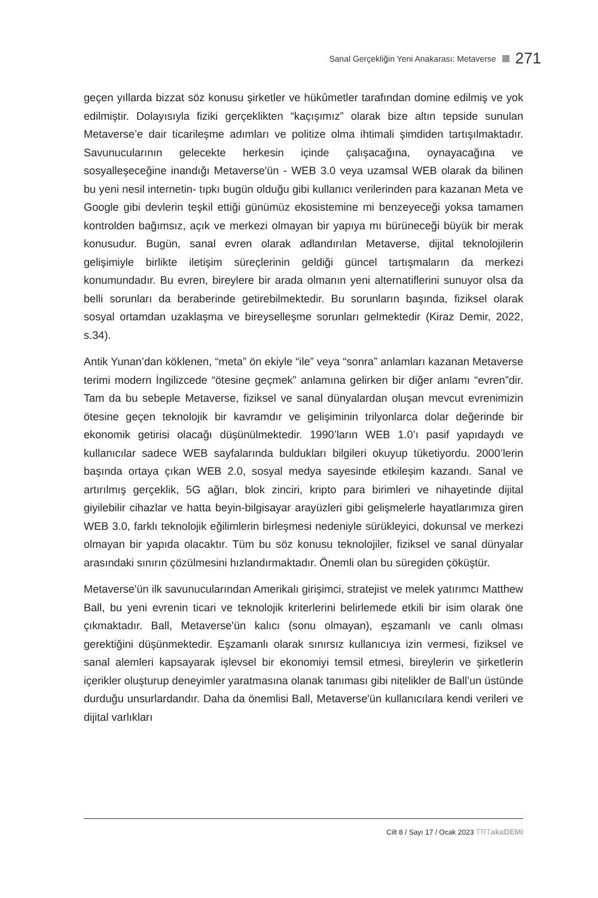Sanal Gerçekliğin Yeni Anakarası: Metaverse 271
geçen yıllarda bizzat söz konusu şirketler ve hükûmetler tarafından domine edilmiş ve yok edilmiştir. Dolayısıyla fiziki gerçeklikten “kaçışımız” olarak bize altın tepside sunulan Metaverse’e dair ticarileşme adımları ve politize olma ihtimali şimdiden tartışılmaktadır. Savunucularının gelecekte herkesin içinde çalışacağına, oynayacağına ve sosyalleşeceğine inandığı Metaverse'ün - WEB 3.0 veya uzamsal WEB olarak da bilinen bu yeni nesil internetin- tıpkı bugün olduğu gibi kullanıcı verilerinden para kazanan Meta ve Google gibi devlerin teşkil ettiği günümüz ekosistemine mi benzeyeceği yoksa tamamen kontrolden bağımsız, açık ve merkezi olmayan bir yapıya mı bürüneceği büyük bir merak konusudur. Bugün, sanal evren olarak adlandırılan Metaverse, dijital teknolojilerin gelişimiyle birlikte iletişim süreçlerinin geldiği güncel tartışmaların da merkezi konumundadır. Bu evren, bireylere bir arada olmanın yeni alternatiflerini sunuyor olsa da belli sorunları da beraberinde getirebilmektedir. Bu sorunların başında, fiziksel olarak sosyal ortamdan uzaklaşma ve bireyselleşme sorunları gelmektedir (Kiraz Demir, 2022, s.34).
Antik Yunan’dan köklenen, “meta” ön ekiyle “ile” veya “sonra” anlamları kazanan Metaverse terimi modern İngilizcede “ötesine geçmek” anlamına gelirken bir diğer anlamı “evren”dir. Tam da bu sebeple Metaverse, fiziksel ve sanal dünyalardan oluşan mevcut evrenimizin ötesine geçen teknolojik bir kavramdır ve gelişiminin trilyonlarca dolar değerinde bir ekonomik getirisi olacağı düşünülmektedir. 1990’ların WEB 1.0’ı pasif yapıdaydı ve kullanıcılar sadece WEB sayfalarında buldukları bilgileri okuyup tüketiyordu. 2000’lerin başında ortaya çıkan WEB 2.0, sosyal medya sayesinde etkileşim kazandı. Sanal ve artırılmış gerçeklik, 5G ağları, blok zinciri, kripto para birimleri ve nihayetinde dijital giyilebilir cihazlar ve hatta beyin-bilgisayar arayüzleri gibi gelişmelerle hayatlarımıza giren WEB 3.0, farklı teknolojik eğilimlerin birleşmesi nedeniyle sürükleyici, dokunsal ve merkezi olmayan bir yapıda olacaktır. Tüm bu söz konusu teknolojiler, fiziksel ve sanal dünyalar arasındaki sınırın çözülmesini hızlandırmaktadır. Önemli olan bu süregiden çöküştür.
Metaverse'ün ilk savunucularından Amerikalı girişimci, stratejist ve melek yatırımcı Matthew Ball, bu yeni evrenin ticari ve teknolojik kriterlerini belirlemede etkili bir isim olarak öne çıkmaktadır. Ball, Metaverse'ün kalıcı (sonu olmayan), eşzamanlı ve canlı olması gerektiğini düşünmektedir. Eşzamanlı olarak sınırsız kullanıcıya izin vermesi, fiziksel ve sanal alemleri kapsayarak işlevsel bir ekonomiyi temsil etmesi, bireylerin ve şirketlerin içerikler oluşturup deneyimler yaratmasına olanak tanıması gibi nitelikler de Ball’un üstünde durduğu unsurlardandır. Daha da önemlisi Ball, Metaverse'ün kullanıcılara kendi verileri ve dijital varlıkları
Cilt 8 / Sayı 17 / Ocak 2023 TRTakaDEMi